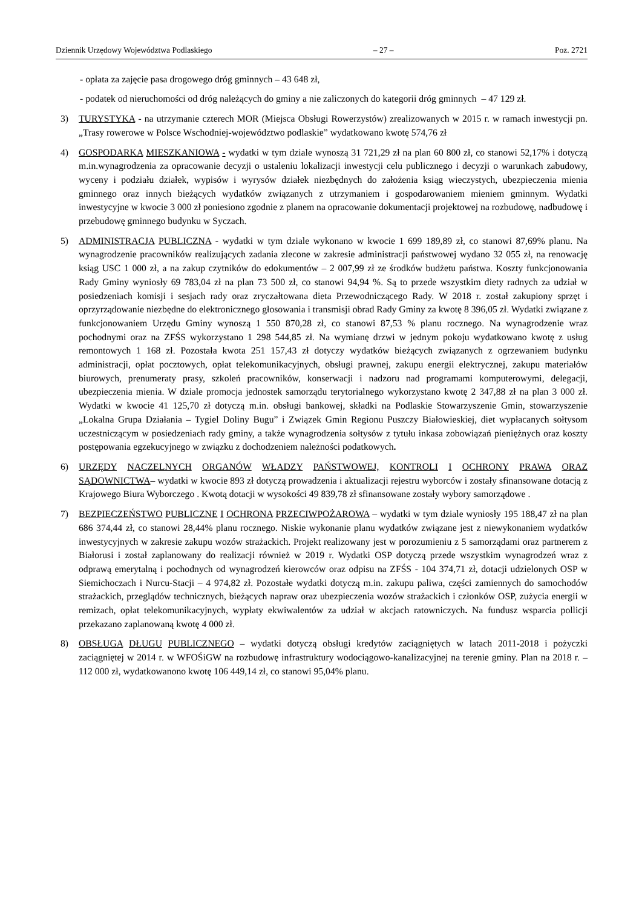Dziennik Urzędowy Województwa Podlaskiego – 27 – Poz. 2721
- opłata za zajęcie pasa drogowego dróg gminnych – 43 648 zł,
- podatek od nieruchomości od dróg należących do gminy a nie zaliczonych do kategorii dróg gminnych – 47 129 zł.
3) TURYSTYKA - na utrzymanie czterech MOR (Miejsca Obsługi Rowerzystów) zrealizowanych w 2015 r. w ramach inwestycji pn. „Trasy rowerowe w Polsce Wschodniej-województwo podlaskie” wydatkowano kwotę 574,76 zł
4) GOSPODARKA MIESZKANIOWA - wydatki w tym dziale wynoszą 31 721,29 zł na plan 60 800 zł, co stanowi 52,17% i dotyczą m.in.wynagrodzenia za opracowanie decyzji o ustaleniu lokalizacji inwestycji celu publicznego i decyzji o warunkach zabudowy, wyceny i podziału działek, wypisów i wyrysów działek niezbędnych do założenia ksiąg wieczystych, ubezpieczenia mienia gminnego oraz innych bieżących wydatków związanych z utrzymaniem i gospodarowaniem mieniem gminnym. Wydatki inwestycyjne w kwocie 3 000 zł poniesiono zgodnie z planem na opracowanie dokumentacji projektowej na rozbudowę, nadbudowę i przebudowę gminnego budynku w Syczach.
5) ADMINISTRACJA PUBLICZNA - wydatki w tym dziale wykonano w kwocie 1 699 189,89 zł, co stanowi 87,69% planu. Na wynagrodzenie pracowników realizujących zadania zlecone w zakresie administracji państwowej wydano 32 055 zł, na renowację ksiąg USC 1 000 zł, a na zakup czytników do edokumentów – 2 007,99 zł ze środków budżetu państwa. Koszty funkcjonowania Rady Gminy wyniosły 69 783,04 zł na plan 73 500 zł, co stanowi 94,94 %. Są to przede wszystkim diety radnych za udział w posiedzeniach komisji i sesjach rady oraz zryczałtowana dieta Przewodniczącego Rady. W 2018 r. został zakupiony sprzęt i oprzyrządowanie niezbędne do elektronicznego głosowania i transmisji obrad Rady Gminy za kwotę 8 396,05 zł. Wydatki związane z funkcjonowaniem Urzędu Gminy wynoszą 1 550 870,28 zł, co stanowi 87,53 % planu rocznego. Na wynagrodzenie wraz pochodnymi oraz na ZFŚS wykorzystano 1 298 544,85 zł. Na wymianę drzwi w jednym pokoju wydatkowano kwotę z usług remontowych 1 168 zł. Pozostała kwota 251 157,43 zł dotyczy wydatków bieżących związanych z ogrzewaniem budynku administracji, opłat pocztowych, opłat telekomunikacyjnych, obsługi prawnej, zakupu energii elektrycznej, zakupu materiałów biurowych, prenumeraty prasy, szkoleń pracowników, konserwacji i nadzoru nad programami komputerowymi, delegacji, ubezpieczenia mienia. W dziale promocja jednostek samorządu terytorialnego wykorzystano kwotę 2 347,88 zł na plan 3 000 zł. Wydatki w kwocie 41 125,70 zł dotyczą m.in. obsługi bankowej, składki na Podlaskie Stowarzyszenie Gmin, stowarzyszenie „Lokalna Grupa Działania – Tygiel Doliny Bugu” i Związek Gmin Regionu Puszczy Białowieskiej, diet wypłacanych sołtysom uczestniczącym w posiedzeniach rady gminy, a także wynagrodzenia sołtysów z tytułu inkasa zobowiązań pieniężnych oraz koszty postępowania egzekucyjnego w związku z dochodzeniem należności podatkowych.
6) URZĘDY NACZELNYCH ORGANÓW WŁADZY PAŃSTWOWEJ, KONTROLI I OCHRONY PRAWA ORAZ SĄDOWNICTWA– wydatki w kwocie 893 zł dotyczą prowadzenia i aktualizacji rejestru wyborców i zostały sfinansowane dotacją z Krajowego Biura Wyborczego . Kwotą dotacji w wysokości 49 839,78 zł sfinansowane zostały wybory samorządowe .
7) BEZPIECZEŃSTWO PUBLICZNE I OCHRONA PRZECIWPOŻAROWA – wydatki w tym dziale wyniosły 195 188,47 zł na plan 686 374,44 zł, co stanowi 28,44% planu rocznego. Niskie wykonanie planu wydatków związane jest z niewykonaniem wydatków inwestycyjnych w zakresie zakupu wozów strażackich. Projekt realizowany jest w porozumieniu z 5 samorządami oraz partnerem z Białorusi i został zaplanowany do realizacji również w 2019 r. Wydatki OSP dotyczą przede wszystkim wynagrodzeń wraz z odprawą emerytalną i pochodnych od wynagrodzeń kierowców oraz odpisu na ZFŚS - 104 374,71 zł, dotacji udzielonych OSP w Siemichoczach i Nurcu-Stacji – 4 974,82 zł. Pozostałe wydatki dotyczą m.in. zakupu paliwa, części zamiennych do samochodów strażackich, przeglądów technicznych, bieżących napraw oraz ubezpieczenia wozów strażackich i członków OSP, zużycia energii w remizach, opłat telekomunikacyjnych, wypłaty ekwiwalentów za udział w akcjach ratowniczych. Na fundusz wsparcia pollicji przekazano zaplanowaną kwotę 4 000 zł.
8) OBSŁUGA DŁUGU PUBLICZNEGO – wydatki dotyczą obsługi kredytów zaciągniętych w latach 2011-2018 i pożyczki zaciągniętej w 2014 r. w WFOŚiGW na rozbudowę infrastruktury wodociągowo-kanalizacyjnej na terenie gminy. Plan na 2018 r. – 112 000 zł, wydatkowanono kwotę 106 449,14 zł, co stanowi 95,04% planu.